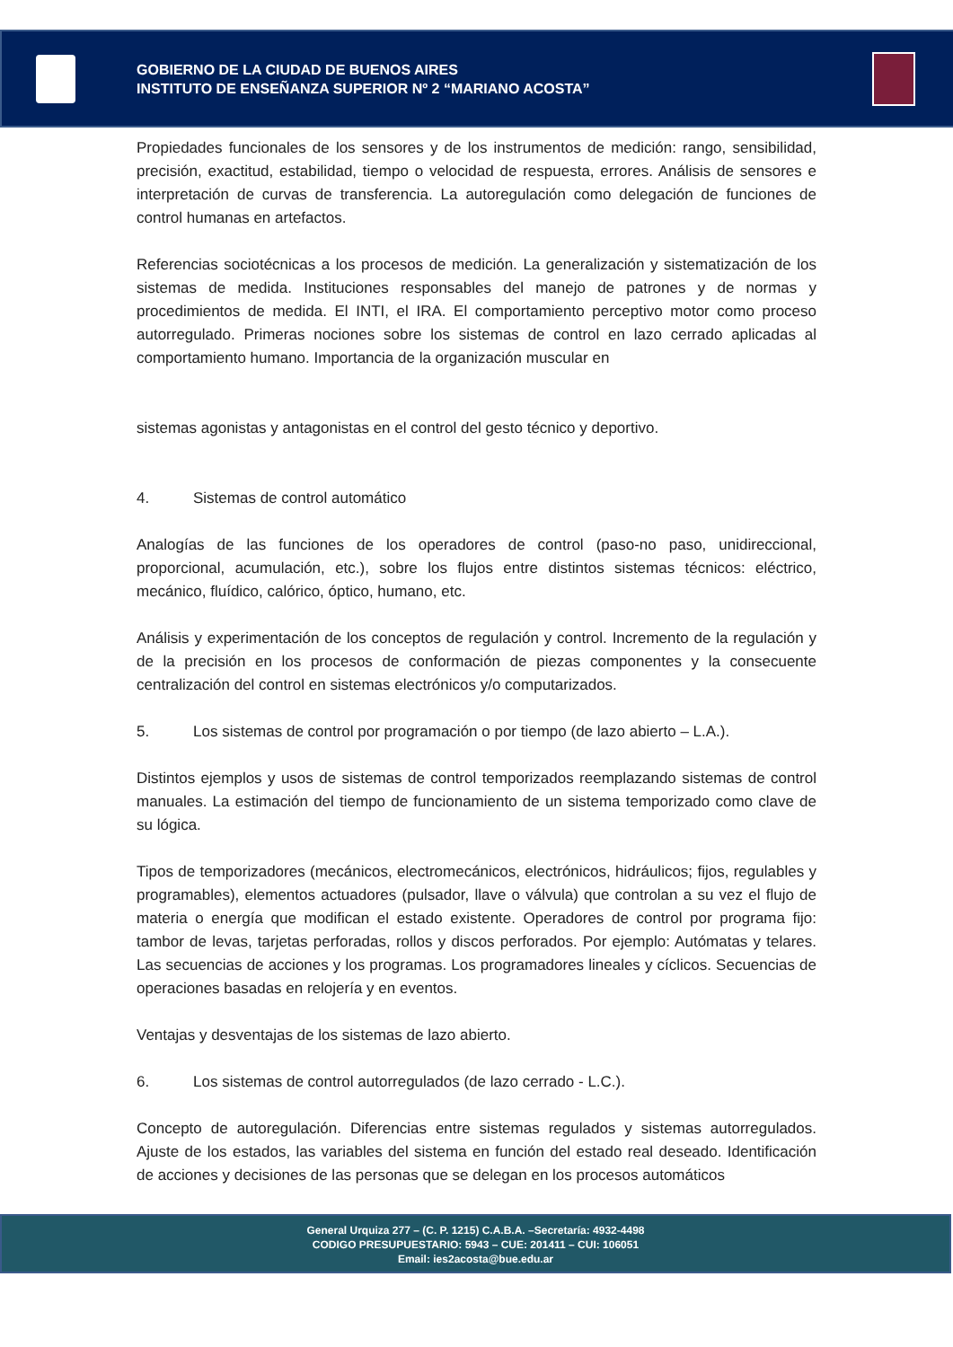GOBIERNO DE LA CIUDAD DE BUENOS AIRES
INSTITUTO DE ENSEÑANZA SUPERIOR Nº 2 “MARIANO ACOSTA”
Propiedades funcionales de los sensores y de los instrumentos de medición: rango, sensibilidad, precisión, exactitud, estabilidad, tiempo o velocidad de respuesta, errores. Análisis de sensores e interpretación de curvas de transferencia. La autoregulación como delegación de funciones de control humanas en artefactos.
Referencias sociotécnicas a los procesos de medición. La generalización y sistematización de los sistemas de medida. Instituciones responsables del manejo de patrones y de normas y procedimientos de medida. El INTI, el IRA. El comportamiento perceptivo motor como proceso autorregulado. Primeras nociones sobre los sistemas de control en lazo cerrado aplicadas al comportamiento humano. Importancia de la organización muscular en
sistemas agonistas y antagonistas en el control del gesto técnico y deportivo.
4. Sistemas de control automático
Analogías de las funciones de los operadores de control (paso-no paso, unidireccional, proporcional, acumulación, etc.), sobre los flujos entre distintos sistemas técnicos: eléctrico, mecánico, fluídico, calórico, óptico, humano, etc.
Análisis y experimentación de los conceptos de regulación y control. Incremento de la regulación y de la precisión en los procesos de conformación de piezas componentes y la consecuente centralización del control en sistemas electrónicos y/o computarizados.
5. Los sistemas de control por programación o por tiempo (de lazo abierto – L.A.).
Distintos ejemplos y usos de sistemas de control temporizados reemplazando sistemas de control manuales. La estimación del tiempo de funcionamiento de un sistema temporizado como clave de su lógica.
Tipos de temporizadores (mecánicos, electromecánicos, electrónicos, hidráulicos; fijos, regulables y programables), elementos actuadores (pulsador, llave o válvula) que controlan a su vez el flujo de materia o energía que modifican el estado existente. Operadores de control por programa fijo: tambor de levas, tarjetas perforadas, rollos y discos perforados. Por ejemplo: Autómatas y telares. Las secuencias de acciones y los programas. Los programadores lineales y cíclicos. Secuencias de operaciones basadas en relojería y en eventos.
Ventajas y desventajas de los sistemas de lazo abierto.
6. Los sistemas de control autorregulados (de lazo cerrado - L.C.).
Concepto de autoregulación. Diferencias entre sistemas regulados y sistemas autorregulados. Ajuste de los estados, las variables del sistema en función del estado real deseado. Identificación de acciones y decisiones de las personas que se delegan en los procesos automáticos
General Urquiza 277 – (C. P. 1215) C.A.B.A. –Secretaría: 4932-4498
CODIGO PRESUPUESTARIO: 5943 – CUE: 201411 – CUI: 106051
Email: ies2acosta@bue.edu.ar